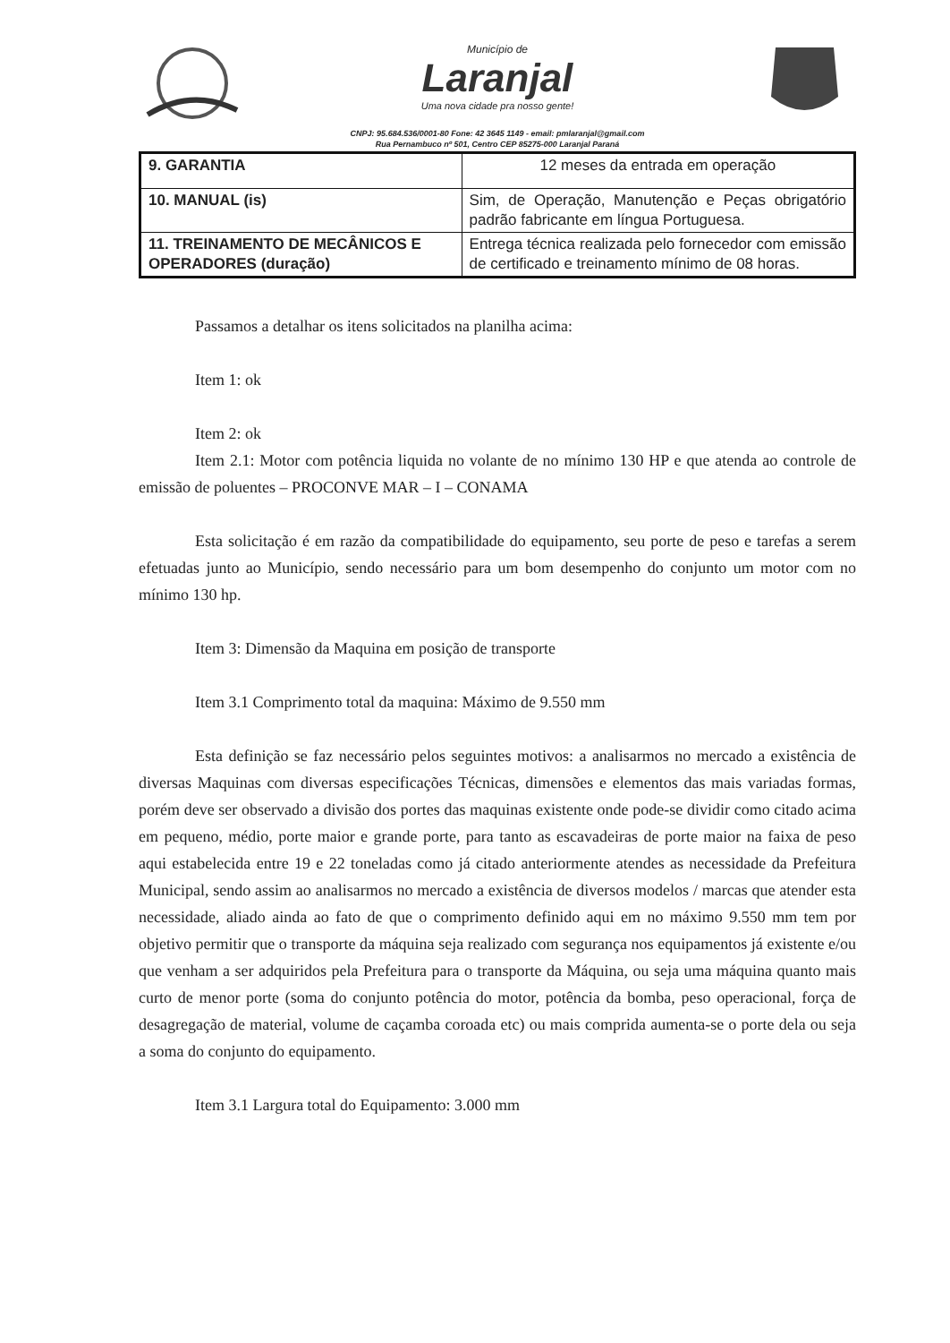Município de
Laranjal
Uma nova cidade pra nosso gente!
CNPJ: 95.684.536/0001-80 Fone: 42 3645 1149 - email: pmlaranjal@gmail.com
Rua Pernambuco nº 501, Centro CEP 85275-000 Laranjal Paraná
| 9. GARANTIA | 12 meses da entrada em operação |
| 10. MANUAL (is) | Sim, de Operação, Manutenção e Peças obrigatório padrão fabricante em língua Portuguesa. |
| 11. TREINAMENTO DE MECÂNICOS E OPERADORES (duração) | Entrega técnica realizada pelo fornecedor com emissão de certificado e treinamento mínimo de 08 horas. |
Passamos a detalhar os itens solicitados na planilha acima:
Item 1: ok
Item 2: ok
Item 2.1: Motor com potência liquida no volante de no mínimo 130 HP e que atenda ao controle de emissão de poluentes – PROCONVE MAR – I – CONAMA
Esta solicitação é em razão da compatibilidade do equipamento, seu porte de peso e tarefas a serem efetuadas junto ao Município, sendo necessário para um bom desempenho do conjunto um motor com no mínimo 130 hp.
Item 3: Dimensão da Maquina em posição de transporte
Item 3.1 Comprimento total da maquina: Máximo de 9.550 mm
Esta definição se faz necessário pelos seguintes motivos: a analisarmos no mercado a existência de diversas Maquinas com diversas especificações Técnicas, dimensões e elementos das mais variadas formas, porém deve ser observado a divisão dos portes das maquinas existente onde pode-se dividir como citado acima em pequeno, médio, porte maior e grande porte, para tanto as escavadeiras de porte maior na faixa de peso aqui estabelecida entre 19 e 22 toneladas como já citado anteriormente atendes as necessidade da Prefeitura Municipal, sendo assim ao analisarmos no mercado a existência de diversos modelos / marcas que atender esta necessidade, aliado ainda ao fato de que o comprimento definido aqui em no máximo 9.550 mm tem por objetivo permitir que o transporte da máquina seja realizado com segurança nos equipamentos já existente e/ou que venham a ser adquiridos pela Prefeitura para o transporte da Máquina, ou seja uma máquina quanto mais curto de menor porte (soma do conjunto potência do motor, potência da bomba, peso operacional, força de desagregação de material, volume de caçamba coroada etc) ou mais comprida aumenta-se o porte dela ou seja a soma do conjunto do equipamento.
Item 3.1 Largura total do Equipamento: 3.000 mm